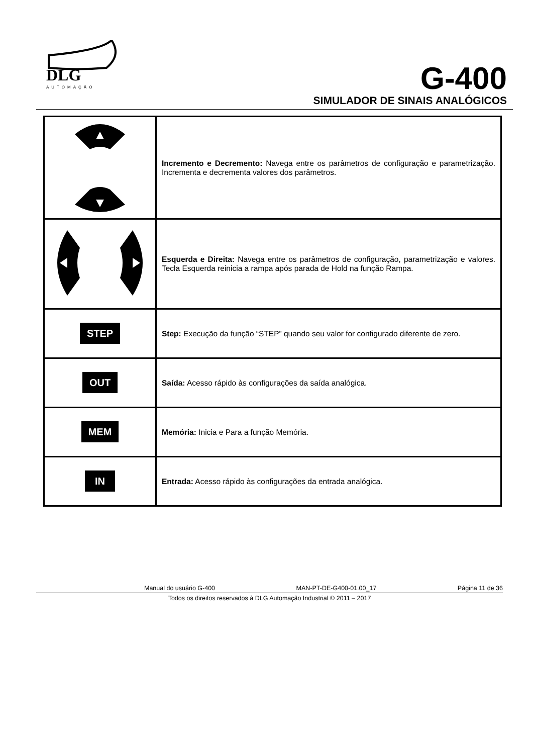DLG
AUTOMAÇÃO
G-400
SIMULADOR DE SINAIS ANALÓGICOS
| | Incremento e Decremento: Navega entre os parâmetros de configuração e parametrização. Incrementa e decrementa valores dos parâmetros. |
| | Esquerda e Direita: Navega entre os parâmetros de configuração, parametrização e valores. Tecla Esquerda reinicia a rampa após parada de Hold na função Rampa. |
| STEP | Step: Execução da função “STEP” quando seu valor for configurado diferente de zero. |
| OUT | Saída: Acesso rápido às configurações da saída analógica. |
| MEM | Memória: Inicia e Para a função Memória. |
| IN | Entrada: Acesso rápido às configurações da entrada analógica. |
Manual do usuário G-400 MAN-PT-DE-G400-01.00_17 Página 11 de 36
Todos os direitos reservados à DLG Automação Industrial © 2011 – 2017